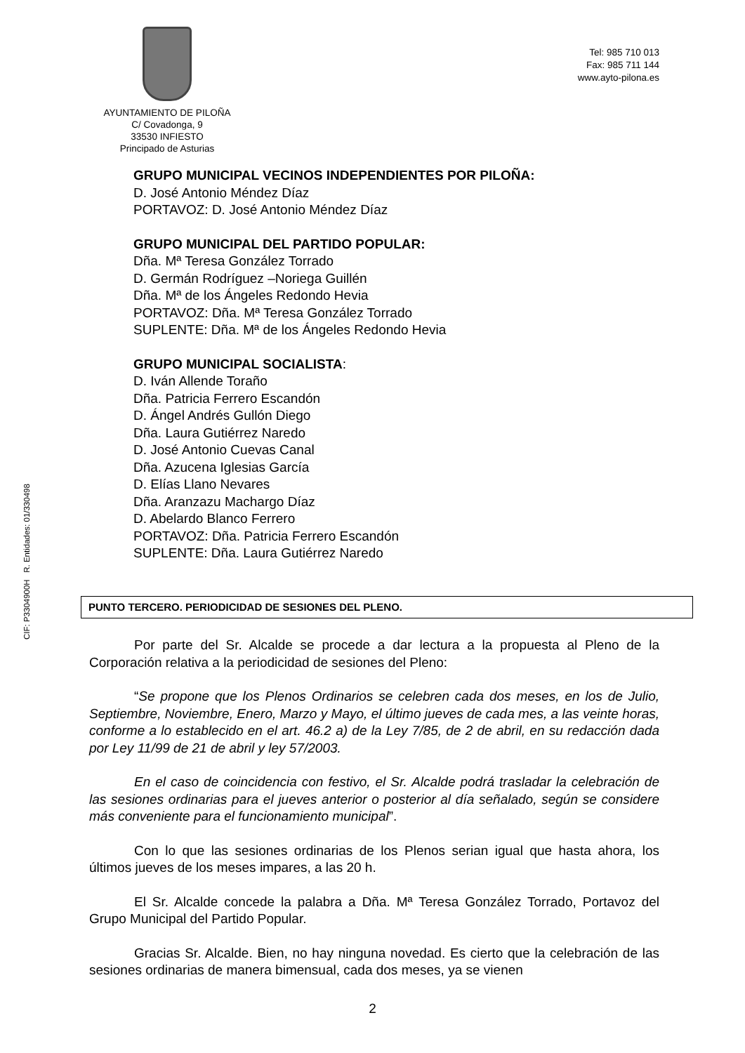AYUNTAMIENTO DE PILOÑA
C/ Covadonga, 9
33530 INFIESTO
Principado de Asturias
Tel: 985 710 013
Fax: 985 711 144
www.ayto-pilona.es
CIF: P3304900H R. Entidades: 01/330498
GRUPO MUNICIPAL VECINOS INDEPENDIENTES POR PILOÑA:
D. José Antonio Méndez Díaz
PORTAVOZ: D. José Antonio Méndez Díaz
GRUPO MUNICIPAL DEL PARTIDO POPULAR:
Dña. Mª Teresa González Torrado
D. Germán Rodríguez –Noriega Guillén
Dña. Mª de los Ángeles Redondo Hevia
PORTAVOZ: Dña. Mª Teresa González Torrado
SUPLENTE: Dña. Mª de los Ángeles Redondo Hevia
GRUPO MUNICIPAL SOCIALISTA:
D. Iván Allende Toraño
Dña. Patricia Ferrero Escandón
D. Ángel Andrés Gullón Diego
Dña. Laura Gutiérrez Naredo
D. José Antonio Cuevas Canal
Dña. Azucena Iglesias García
D. Elías Llano Nevares
Dña. Aranzazu Machargo Díaz
D. Abelardo Blanco Ferrero
PORTAVOZ: Dña. Patricia Ferrero Escandón
SUPLENTE: Dña. Laura Gutiérrez Naredo
PUNTO TERCERO. PERIODICIDAD DE SESIONES DEL PLENO.
Por parte del Sr. Alcalde se procede a dar lectura a la propuesta al Pleno de la Corporación relativa a la periodicidad de sesiones del Pleno:
“Se propone que los Plenos Ordinarios se celebren cada dos meses, en los de Julio, Septiembre, Noviembre, Enero, Marzo y Mayo, el último jueves de cada mes, a las veinte horas, conforme a lo establecido en el art. 46.2 a) de la Ley 7/85, de 2 de abril, en su redacción dada por Ley 11/99 de 21 de abril y ley 57/2003.
En el caso de coincidencia con festivo, el Sr. Alcalde podrá trasladar la celebración de las sesiones ordinarias para el jueves anterior o posterior al día señalado, según se considere más conveniente para el funcionamiento municipal”.
Con lo que las sesiones ordinarias de los Plenos serian igual que hasta ahora, los últimos jueves de los meses impares, a las 20 h.
El Sr. Alcalde concede la palabra a Dña. Mª Teresa González Torrado, Portavoz del Grupo Municipal del Partido Popular.
Gracias Sr. Alcalde. Bien, no hay ninguna novedad. Es cierto que la celebración de las sesiones ordinarias de manera bimensual, cada dos meses, ya se vienen
2